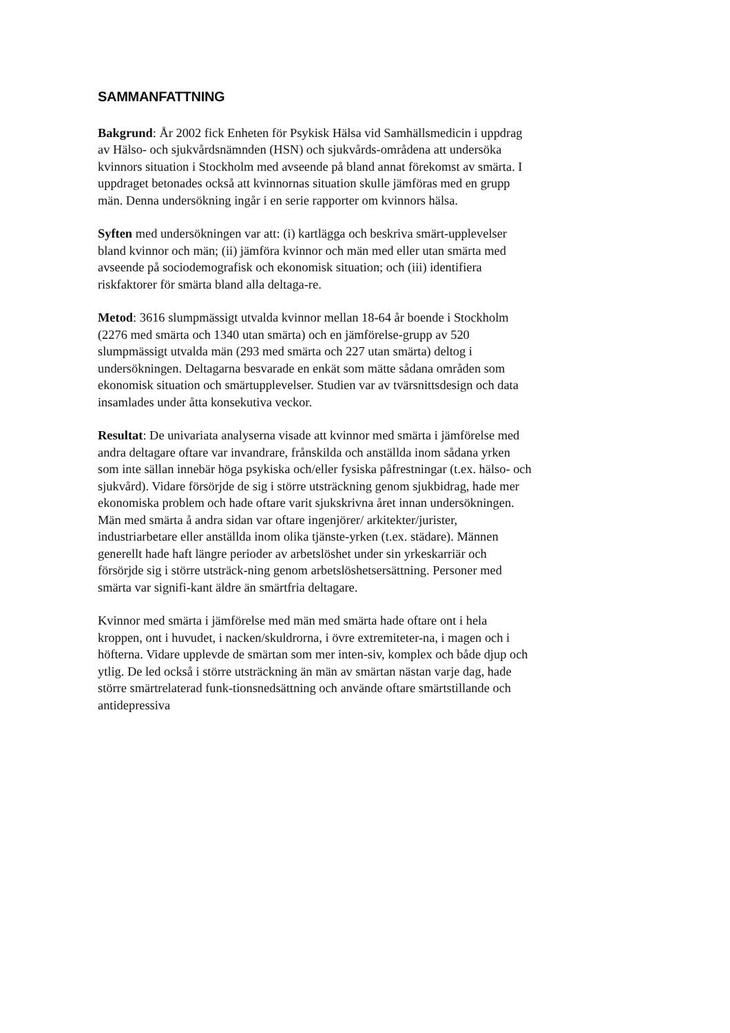SAMMANFATTNING
Bakgrund: År 2002 fick Enheten för Psykisk Hälsa vid Samhällsmedicin i uppdrag av Hälso- och sjukvårdsnämnden (HSN) och sjukvårds-områdena att undersöka kvinnors situation i Stockholm med avseende på bland annat förekomst av smärta. I uppdraget betonades också att kvinnornas situation skulle jämföras med en grupp män. Denna undersökning ingår i en serie rapporter om kvinnors hälsa.
Syften med undersökningen var att: (i) kartlägga och beskriva smärt-upplevelser bland kvinnor och män; (ii) jämföra kvinnor och män med eller utan smärta med avseende på sociodemografisk och ekonomisk situation; och (iii) identifiera riskfaktorer för smärta bland alla deltaga-re.
Metod: 3616 slumpmässigt utvalda kvinnor mellan 18-64 år boende i Stockholm (2276 med smärta och 1340 utan smärta) och en jämförelse-grupp av 520 slumpmässigt utvalda män (293 med smärta och 227 utan smärta) deltog i undersökningen. Deltagarna besvarade en enkät som mätte sådana områden som ekonomisk situation och smärtupplevelser. Studien var av tvärsnittsdesign och data insamlades under åtta konsekutiva veckor.
Resultat: De univariata analyserna visade att kvinnor med smärta i jämförelse med andra deltagare oftare var invandrare, frånskilda och anställda inom sådana yrken som inte sällan innebär höga psykiska och/eller fysiska påfrestningar (t.ex. hälso- och sjukvård). Vidare försörjde de sig i större utsträckning genom sjukbidrag, hade mer ekonomiska problem och hade oftare varit sjukskrivna året innan undersökningen. Män med smärta å andra sidan var oftare ingenjörer/ arkitekter/jurister, industriarbetare eller anställda inom olika tjänste-yrken (t.ex. städare). Männen generellt hade haft längre perioder av arbetslöshet under sin yrkeskarriär och försörjde sig i större utsträck-ning genom arbetslöshetsersättning. Personer med smärta var signifi-kant äldre än smärtfria deltagare.
Kvinnor med smärta i jämförelse med män med smärta hade oftare ont i hela kroppen, ont i huvudet, i nacken/skuldrorna, i övre extremiteter-na, i magen och i höfterna. Vidare upplevde de smärtan som mer inten-siv, komplex och både djup och ytlig. De led också i större utsträckning än män av smärtan nästan varje dag, hade större smärtrelaterad funk-tionsnedsättning och använde oftare smärtstillande och antidepressiva